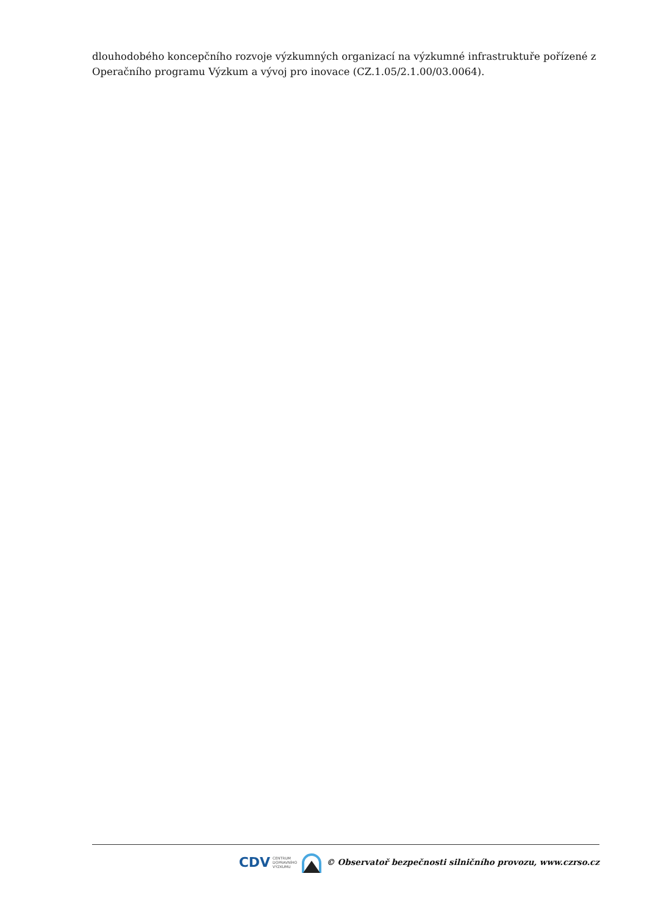dlouhodobého koncepčního rozvoje výzkumných organizací na výzkumné infrastruktuře pořízené z Operačního programu Výzkum a vývoj pro inovace (CZ.1.05/2.1.00/03.0064).
CDV CENTRUM
DOPRAVNÍHO
VÝZKUMU
© Observatoř bezpečnosti silničního provozu, www.czrso.cz